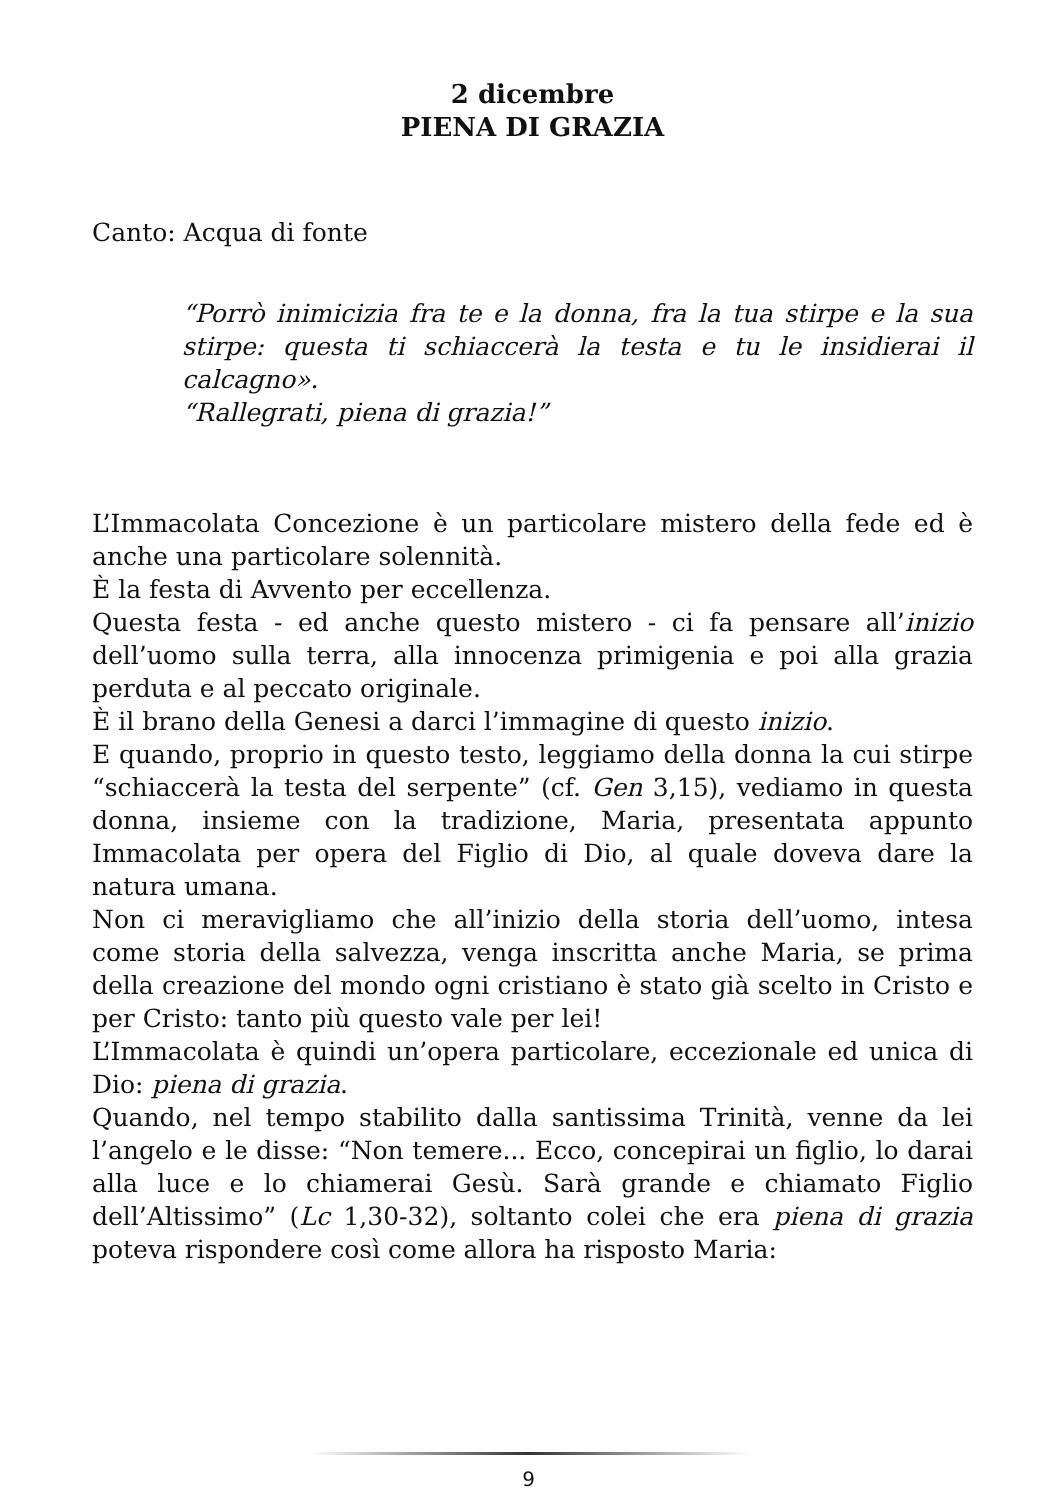2 dicembre
PIENA DI GRAZIA
Canto: Acqua di fonte
“Porrò inimicizia fra te e la donna, fra la tua stirpe e la sua stirpe: questa ti schiaccerà la testa e tu le insidierai il calcagno».
“Rallegrati, piena di grazia!”
L’Immacolata Concezione è un particolare mistero della fede ed è anche una particolare solennità.
È la festa di Avvento per eccellenza.
Questa festa - ed anche questo mistero - ci fa pensare all’inizio dell’uomo sulla terra, alla innocenza primigenia e poi alla grazia perduta e al peccato originale.
È il brano della Genesi a darci l’immagine di questo inizio.
E quando, proprio in questo testo, leggiamo della donna la cui stirpe “schiaccerà la testa del serpente” (cf. Gen 3,15), vediamo in questa donna, insieme con la tradizione, Maria, presentata appunto Immacolata per opera del Figlio di Dio, al quale doveva dare la natura umana.
Non ci meravigliamo che all’inizio della storia dell’uomo, intesa come storia della salvezza, venga inscritta anche Maria, se prima della creazione del mondo ogni cristiano è stato già scelto in Cristo e per Cristo: tanto più questo vale per lei!
L’Immacolata è quindi un’opera particolare, eccezionale ed unica di Dio: piena di grazia.
Quando, nel tempo stabilito dalla santissima Trinità, venne da lei l’angelo e le disse: “Non temere... Ecco, concepirai un figlio, lo darai alla luce e lo chiamerai Gesù. Sarà grande e chiamato Figlio dell’Altissimo” (Lc 1,30-32), soltanto colei che era piena di grazia poteva rispondere così come allora ha risposto Maria:
9